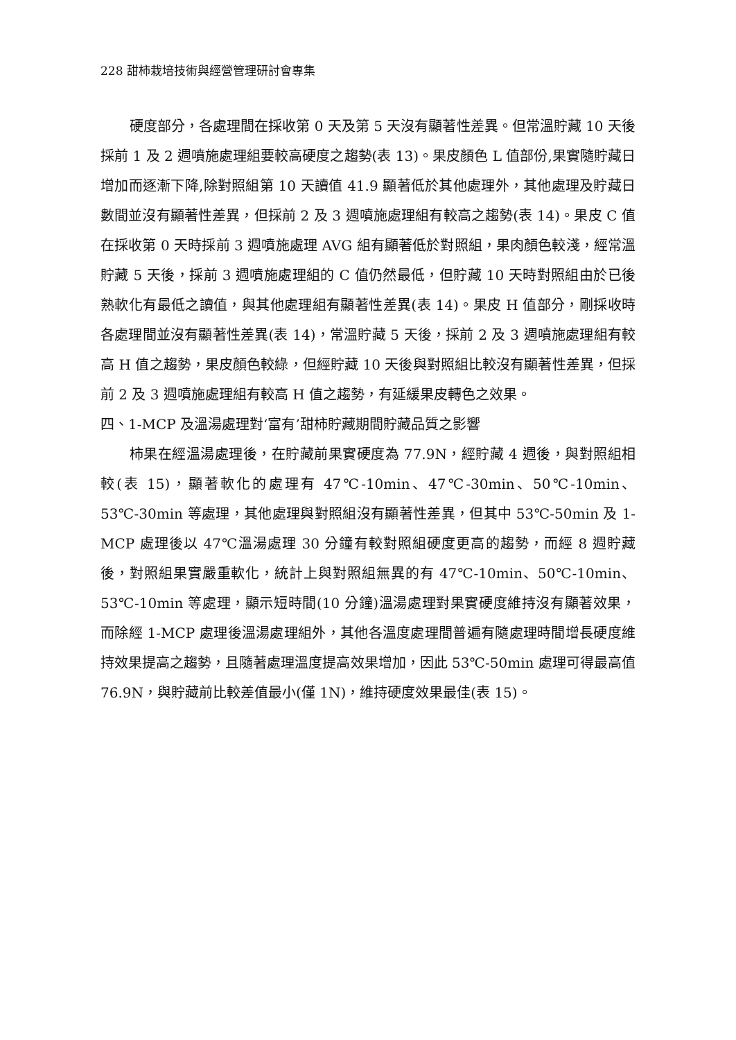228 甜柿栽培技術與經營管理研討會專集
硬度部分，各處理間在採收第 0 天及第 5 天沒有顯著性差異。但常溫貯藏 10 天後採前 1 及 2 週噴施處理組要較高硬度之趨勢(表 13)。果皮顏色 L 值部份,果實隨貯藏日增加而逐漸下降,除對照組第 10 天讀值 41.9 顯著低於其他處理外，其他處理及貯藏日數間並沒有顯著性差異，但採前 2 及 3 週噴施處理組有較高之趨勢(表 14)。果皮 C 值在採收第 0 天時採前 3 週噴施處理 AVG 組有顯著低於對照組，果肉顏色較淺，經常溫貯藏 5 天後，採前 3 週噴施處理組的 C 值仍然最低，但貯藏 10 天時對照組由於已後熟軟化有最低之讀值，與其他處理組有顯著性差異(表 14)。果皮 H 值部分，剛採收時各處理間並沒有顯著性差異(表 14)，常溫貯藏 5 天後，採前 2 及 3 週噴施處理組有較高 H 值之趨勢，果皮顏色較綠，但經貯藏 10 天後與對照組比較沒有顯著性差異，但採前 2 及 3 週噴施處理組有較高 H 值之趨勢，有延緩果皮轉色之效果。
四、1-MCP 及溫湯處理對‘富有’甜柿貯藏期間貯藏品質之影響
柿果在經溫湯處理後，在貯藏前果實硬度為 77.9N，經貯藏 4 週後，與對照組相較(表 15)，顯著軟化的處理有 47℃-10min、47℃-30min、50℃-10min、53℃-30min 等處理，其他處理與對照組沒有顯著性差異，但其中 53℃-50min 及 1-MCP 處理後以 47℃溫湯處理 30 分鐘有較對照組硬度更高的趨勢，而經 8 週貯藏後，對照組果實嚴重軟化，統計上與對照組無異的有 47℃-10min、50℃-10min、53℃-10min 等處理，顯示短時間(10 分鐘)溫湯處理對果實硬度維持沒有顯著效果，而除經 1-MCP 處理後溫湯處理組外，其他各溫度處理間普遍有隨處理時間增長硬度維持效果提高之趨勢，且隨著處理溫度提高效果增加，因此 53℃-50min 處理可得最高值 76.9N，與貯藏前比較差值最小(僅 1N)，維持硬度效果最佳(表 15)。